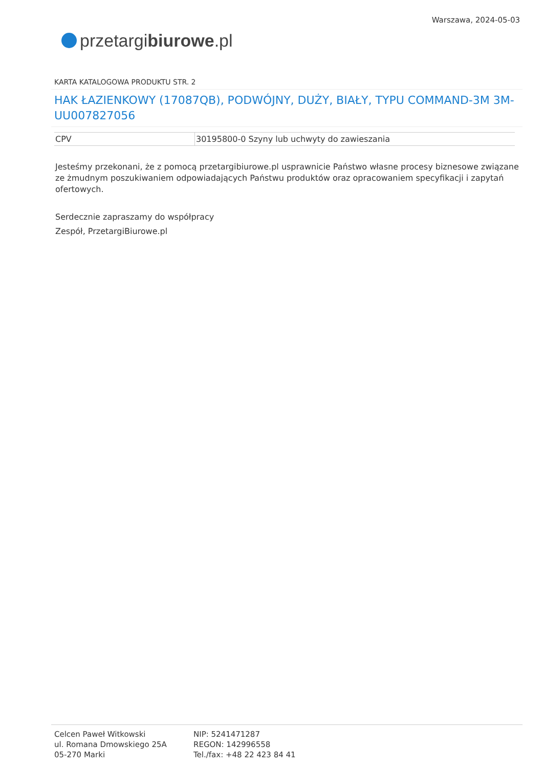przetargi biurowe.pl
Warszawa, 2024-05-03
KARTA KATALOGOWA PRODUKTU STR. 2
HAK ŁAZIENKOWY (17087QB), PODWÓJNY, DUŻY, BIAŁY, TYPU COMMAND-3M 3M-UU007827056
| CPV | 30195800-0 Szyny lub uchwyty do zawieszania |
Jesteśmy przekonani, że z pomocą przetargibiurowe.pl usprawnicie Państwo własne procesy biznesowe związane ze żmudnym poszukiwaniem odpowiadających Państwu produktów oraz opracowaniem specyfikacji i zapytań ofertowych.
Serdecznie zapraszamy do współpracy
Zespół, PrzetargiBiurowe.pl
Celcen Paweł Witkowski
ul. Romana Dmowskiego 25A
05-270 Marki
NIP: 5241471287
REGON: 142996558
Tel./fax: +48 22 423 84 41